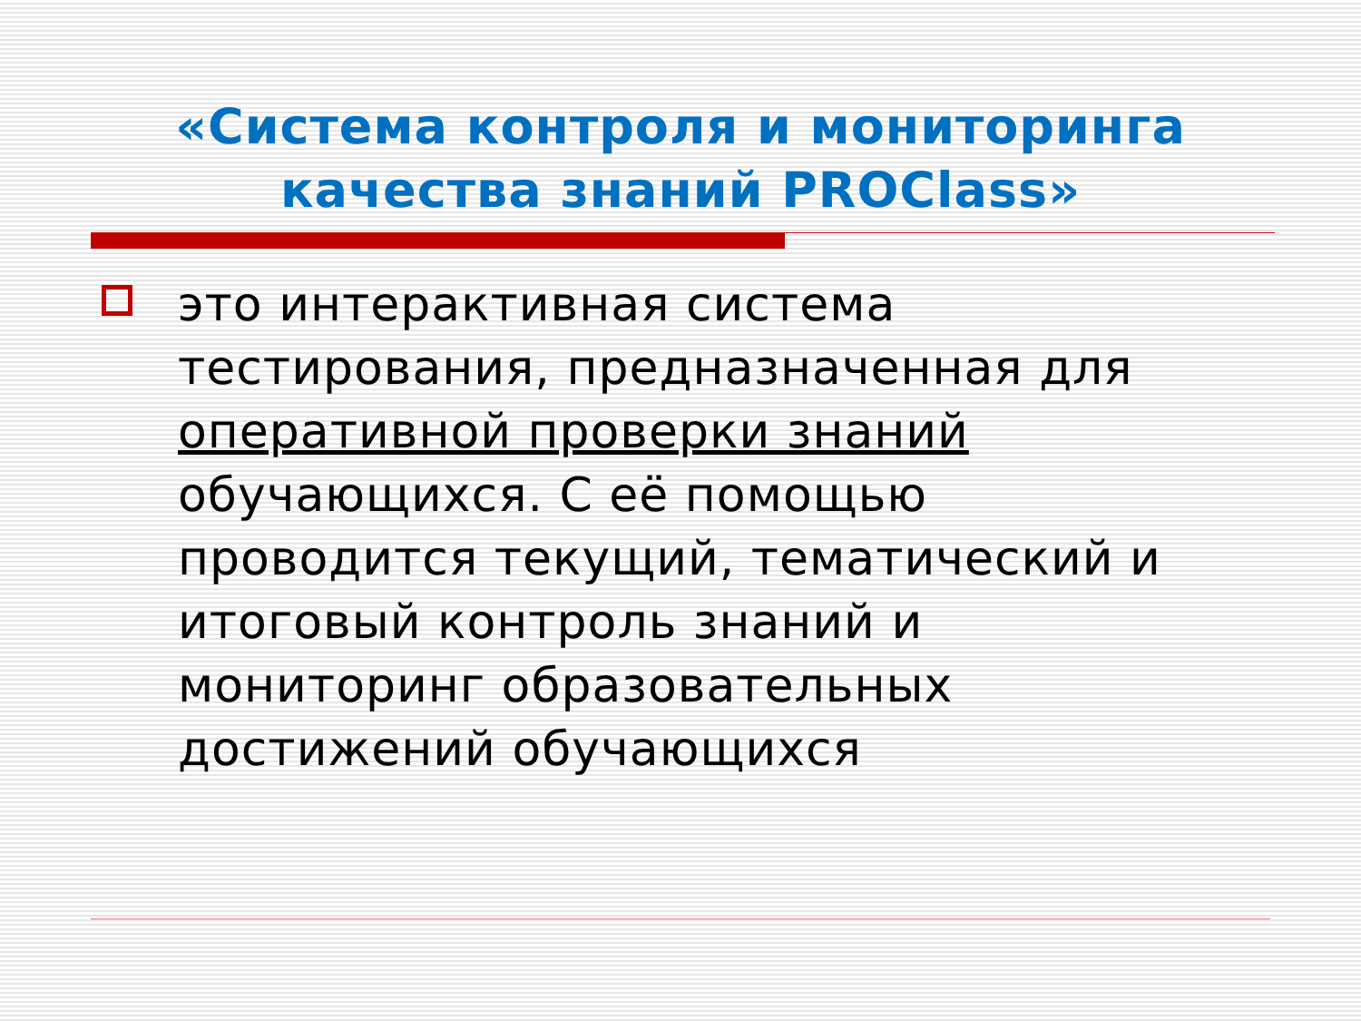«Система контроля и мониторинга качества знаний PROClass»
это интерактивная система тестирования, предназначенная для оперативной проверки знаний обучающихся. С её помощью проводится текущий, тематический и итоговый контроль знаний и мониторинг образовательных достижений обучающихся